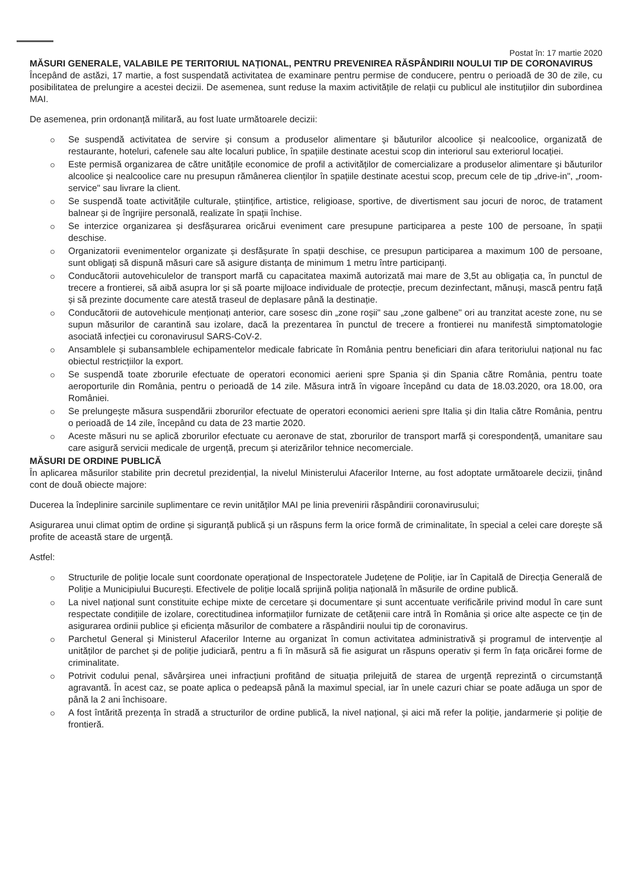Postat în: 17 martie 2020
MĂSURI GENERALE, VALABILE PE TERITORIUL NAȚIONAL, PENTRU PREVENIREA RĂSPÂNDIRII NOULUI TIP DE CORONAVIRUS
Începând de astăzi, 17 martie, a fost suspendată activitatea de examinare pentru permise de conducere, pentru o perioadă de 30 de zile, cu posibilitatea de prelungire a acestei decizii. De asemenea, sunt reduse la maxim activitățile de relații cu publicul ale instituțiilor din subordinea MAI.
De asemenea, prin ordonanță militară, au fost luate următoarele decizii:
Se suspendă activitatea de servire și consum a produselor alimentare și băuturilor alcoolice și nealcoolice, organizată de restaurante, hoteluri, cafenele sau alte localuri publice, în spațiile destinate acestui scop din interiorul sau exteriorul locației.
Este permisă organizarea de către unitățile economice de profil a activităților de comercializare a produselor alimentare și băuturilor alcoolice și nealcoolice care nu presupun rămânerea clienților în spațiile destinate acestui scop, precum cele de tip „drive-in", „room-service" sau livrare la client.
Se suspendă toate activitățile culturale, științifice, artistice, religioase, sportive, de divertisment sau jocuri de noroc, de tratament balnear și de îngrijire personală, realizate în spații închise.
Se interzice organizarea și desfășurarea oricărui eveniment care presupune participarea a peste 100 de persoane, în spații deschise.
Organizatorii evenimentelor organizate și desfășurate în spații deschise, ce presupun participarea a maximum 100 de persoane, sunt obligați să dispună măsuri care să asigure distanța de minimum 1 metru între participanți.
Conducătorii autovehiculelor de transport marfă cu capacitatea maximă autorizată mai mare de 3,5t au obligația ca, în punctul de trecere a frontierei, să aibă asupra lor și să poarte mijloace individuale de protecție, precum dezinfectant, mănuși, mască pentru față și să prezinte documente care atestă traseul de deplasare până la destinație.
Conducătorii de autovehicule menționați anterior, care sosesc din „zone roșii" sau „zone galbene" ori au tranzitat aceste zone, nu se supun măsurilor de carantină sau izolare, dacă la prezentarea în punctul de trecere a frontierei nu manifestă simptomatologie asociată infecției cu coronavirusul SARS-CoV-2.
Ansamblele și subansamblele echipamentelor medicale fabricate în România pentru beneficiari din afara teritoriului național nu fac obiectul restricțiilor la export.
Se suspendă toate zborurile efectuate de operatori economici aerieni spre Spania și din Spania către România, pentru toate aeroporturile din România, pentru o perioadă de 14 zile. Măsura intră în vigoare începând cu data de 18.03.2020, ora 18.00, ora României.
Se prelungește măsura suspendării zborurilor efectuate de operatori economici aerieni spre Italia și din Italia către România, pentru o perioadă de 14 zile, începând cu data de 23 martie 2020.
Aceste măsuri nu se aplică zborurilor efectuate cu aeronave de stat, zborurilor de transport marfă și corespondență, umanitare sau care asigură servicii medicale de urgență, precum și aterizărilor tehnice necomerciale.
MĂSURI DE ORDINE PUBLICĂ
În aplicarea măsurilor stabilite prin decretul prezidențial, la nivelul Ministerului Afacerilor Interne, au fost adoptate următoarele decizii, ținând cont de două obiecte majore:
Ducerea la îndeplinire sarcinile suplimentare ce revin unităților MAI pe linia prevenirii răspândirii coronavirusului;
Asigurarea unui climat optim de ordine și siguranță publică și un răspuns ferm la orice formă de criminalitate, în special a celei care dorește să profite de această stare de urgență.
Astfel:
Structurile de poliție locale sunt coordonate operațional de Inspectoratele Județene de Poliție, iar în Capitală de Direcția Generală de Poliție a Municipiului București. Efectivele de poliție locală sprijină poliția națională în măsurile de ordine publică.
La nivel național sunt constituite echipe mixte de cercetare și documentare și sunt accentuate verificările privind modul în care sunt respectate condițiile de izolare, corectitudinea informațiilor furnizate de cetățenii care intră în România și orice alte aspecte ce țin de asigurarea ordinii publice și eficiența măsurilor de combatere a răspândirii noului tip de coronavirus.
Parchetul General și Ministerul Afacerilor Interne au organizat în comun activitatea administrativă și programul de intervenție al unităților de parchet și de poliție judiciară, pentru a fi în măsură să fie asigurat un răspuns operativ și ferm în fața oricărei forme de criminalitate.
Potrivit codului penal, săvârșirea unei infracțiuni profitând de situația prilejuită de starea de urgență reprezintă o circumstanță agravantă. În acest caz, se poate aplica o pedeapsă până la maximul special, iar în unele cazuri chiar se poate adăuga un spor de până la 2 ani închisoare.
A fost întărită prezența în stradă a structurilor de ordine publică, la nivel național, și aici mă refer la poliție, jandarmerie și poliție de frontieră.